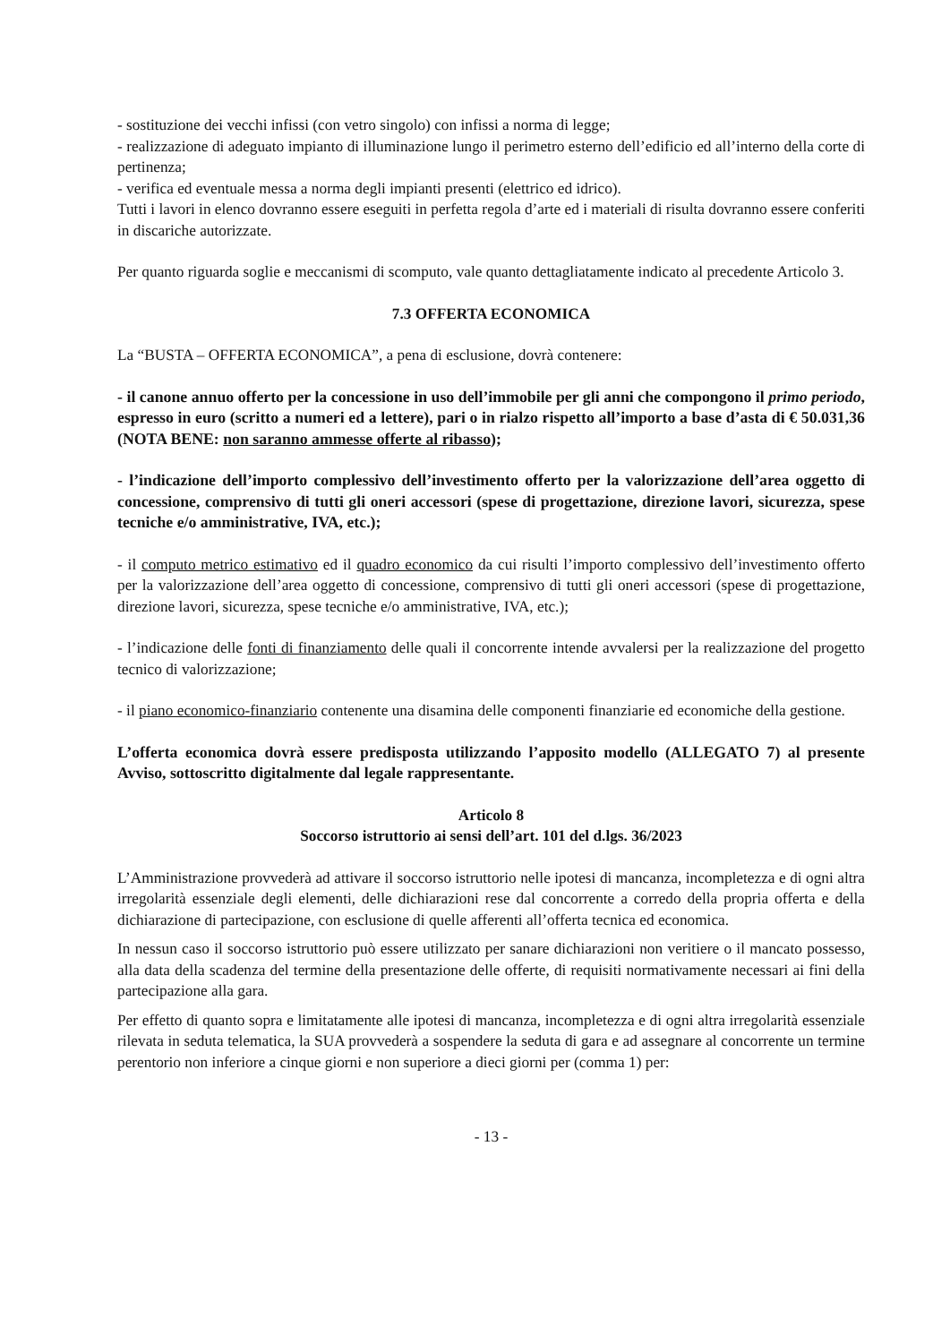- sostituzione dei vecchi infissi (con vetro singolo) con infissi a norma di legge;
- realizzazione di adeguato impianto di illuminazione lungo il perimetro esterno dell’edificio ed all’interno della corte di pertinenza;
- verifica ed eventuale messa a norma degli impianti presenti (elettrico ed idrico).
Tutti i lavori in elenco dovranno essere eseguiti in perfetta regola d’arte ed i materiali di risulta dovranno essere conferiti in discariche autorizzate.
Per quanto riguarda soglie e meccanismi di scomputo, vale quanto dettagliatamente indicato al precedente Articolo 3.
7.3 OFFERTA ECONOMICA
La “BUSTA – OFFERTA ECONOMICA”, a pena di esclusione, dovrà contenere:
- il canone annuo offerto per la concessione in uso dell’immobile per gli anni che compongono il primo periodo, espresso in euro (scritto a numeri ed a lettere), pari o in rialzo rispetto all’importo a base d’asta di € 50.031,36 (NOTA BENE: non saranno ammesse offerte al ribasso);
- l’indicazione dell’importo complessivo dell’investimento offerto per la valorizzazione dell’area oggetto di concessione, comprensivo di tutti gli oneri accessori (spese di progettazione, direzione lavori, sicurezza, spese tecniche e/o amministrative, IVA, etc.);
- il computo metrico estimativo ed il quadro economico da cui risulti l’importo complessivo dell’investimento offerto per la valorizzazione dell’area oggetto di concessione, comprensivo di tutti gli oneri accessori (spese di progettazione, direzione lavori, sicurezza, spese tecniche e/o amministrative, IVA, etc.);
- l’indicazione delle fonti di finanziamento delle quali il concorrente intende avvalersi per la realizzazione del progetto tecnico di valorizzazione;
- il piano economico-finanziario contenente una disamina delle componenti finanziarie ed economiche della gestione.
L’offerta economica dovrà essere predisposta utilizzando l’apposito modello (ALLEGATO 7) al presente Avviso, sottoscritto digitalmente dal legale rappresentante.
Articolo 8
Soccorso istruttorio ai sensi dell’art. 101 del d.lgs. 36/2023
L’Amministrazione provvederà ad attivare il soccorso istruttorio nelle ipotesi di mancanza, incompletezza e di ogni altra irregolarità essenziale degli elementi, delle dichiarazioni rese dal concorrente a corredo della propria offerta e della dichiarazione di partecipazione, con esclusione di quelle afferenti all’offerta tecnica ed economica.
In nessun caso il soccorso istruttorio può essere utilizzato per sanare dichiarazioni non veritiere o il mancato possesso, alla data della scadenza del termine della presentazione delle offerte, di requisiti normativamente necessari ai fini della partecipazione alla gara.
Per effetto di quanto sopra e limitatamente alle ipotesi di mancanza, incompletezza e di ogni altra irregolarità essenziale rilevata in seduta telematica, la SUA provvederà a sospendere la seduta di gara e ad assegnare al concorrente un termine perentorio non inferiore a cinque giorni e non superiore a dieci giorni per (comma 1) per:
- 13 -